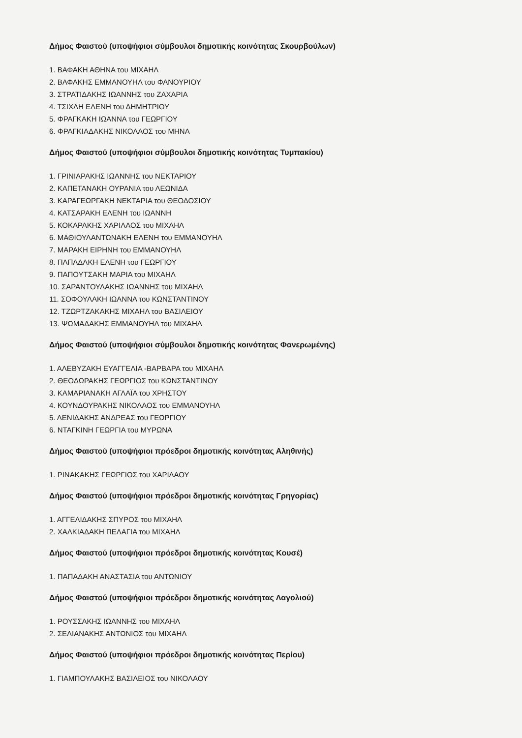Δήμος Φαιστού (υποψήφιοι σύμβουλοι δημοτικής κοινότητας Σκουρβούλων)
1. ΒΑΦΑΚΗ ΑΘΗΝΑ του ΜΙΧΑΗΛ
2. ΒΑΦΑΚΗΣ ΕΜΜΑΝΟΥΗΛ του ΦΑΝΟΥΡΙΟΥ
3. ΣΤΡΑΤΙΔΑΚΗΣ ΙΩΑΝΝΗΣ του ΖΑΧΑΡΙΑ
4. ΤΣΙΧΛΗ ΕΛΕΝΗ του ΔΗΜΗΤΡΙΟΥ
5. ΦΡΑΓΚΑΚΗ ΙΩΑΝΝΑ του ΓΕΩΡΓΙΟΥ
6. ΦΡΑΓΚΙΑΔΑΚΗΣ ΝΙΚΟΛΑΟΣ του ΜΗΝΑ
Δήμος Φαιστού (υποψήφιοι σύμβουλοι δημοτικής κοινότητας Τυμπακίου)
1. ΓΡΙΝΙΑΡΑΚΗΣ ΙΩΑΝΝΗΣ του ΝΕΚΤΑΡΙΟΥ
2. ΚΑΠΕΤΑΝΑΚΗ ΟΥΡΑΝΙΑ του ΛΕΩΝΙΔΑ
3. ΚΑΡΑΓΕΩΡΓΑΚΗ ΝΕΚΤΑΡΙΑ του ΘΕΟΔΟΣΙΟΥ
4. ΚΑΤΣΑΡΑΚΗ ΕΛΕΝΗ του ΙΩΑΝΝΗ
5. ΚΟΚΑΡΑΚΗΣ ΧΑΡΙΛΑΟΣ του ΜΙΧΑΗΛ
6. ΜΑΘΙΟΥΛΑΝΤΩΝΑΚΗ ΕΛΕΝΗ του ΕΜΜΑΝΟΥΗΛ
7. ΜΑΡΑΚΗ ΕΙΡΗΝΗ του ΕΜΜΑΝΟΥΗΛ
8. ΠΑΠΑΔΑΚΗ ΕΛΕΝΗ του ΓΕΩΡΓΙΟΥ
9. ΠΑΠΟΥΤΣΑΚΗ ΜΑΡΙΑ του ΜΙΧΑΗΛ
10. ΣΑΡΑΝΤΟΥΛΑΚΗΣ ΙΩΑΝΝΗΣ του ΜΙΧΑΗΛ
11. ΣΟΦΟΥΛΑΚΗ ΙΩΑΝΝΑ του ΚΩΝΣΤΑΝΤΙΝΟΥ
12. ΤΖΩΡΤΖΑΚΑΚΗΣ ΜΙΧΑΗΛ του ΒΑΣΙΛΕΙΟΥ
13. ΨΩΜΑΔΑΚΗΣ ΕΜΜΑΝΟΥΗΛ του ΜΙΧΑΗΛ
Δήμος Φαιστού (υποψήφιοι σύμβουλοι δημοτικής κοινότητας Φανερωμένης)
1. ΑΛΕΒΥΖΑΚΗ ΕΥΑΓΓΕΛΙΑ -ΒΑΡΒΑΡΑ του ΜΙΧΑΗΛ
2. ΘΕΟΔΩΡΑΚΗΣ ΓΕΩΡΓΙΟΣ του ΚΩΝΣΤΑΝΤΙΝΟΥ
3. ΚΑΜΑΡΙΑΝΑΚΗ ΑΓΛΑΪΑ του ΧΡΗΣΤΟΥ
4. ΚΟΥΝΔΟΥΡΑΚΗΣ ΝΙΚΟΛΑΟΣ του ΕΜΜΑΝΟΥΗΛ
5. ΛΕΝΙΔΑΚΗΣ ΑΝΔΡΕΑΣ του ΓΕΩΡΓΙΟΥ
6. ΝΤΑΓΚΙΝΗ ΓΕΩΡΓΙΑ του ΜΥΡΩΝΑ
Δήμος Φαιστού (υποψήφιοι πρόεδροι δημοτικής κοινότητας Αληθινής)
1. ΡΙΝΑΚΑΚΗΣ ΓΕΩΡΓΙΟΣ του ΧΑΡΙΛΑΟΥ
Δήμος Φαιστού (υποψήφιοι πρόεδροι δημοτικής κοινότητας Γρηγορίας)
1. ΑΓΓΕΛΙΔΑΚΗΣ ΣΠΥΡΟΣ του ΜΙΧΑΗΛ
2. ΧΑΛΚΙΑΔΑΚΗ ΠΕΛΑΓΙΑ του ΜΙΧΑΗΛ
Δήμος Φαιστού (υποψήφιοι πρόεδροι δημοτικής κοινότητας Κουσέ)
1. ΠΑΠΑΔΑΚΗ ΑΝΑΣΤΑΣΙΑ του ΑΝΤΩΝΙΟΥ
Δήμος Φαιστού (υποψήφιοι πρόεδροι δημοτικής κοινότητας Λαγολιού)
1. ΡΟΥΣΣΑΚΗΣ ΙΩΑΝΝΗΣ του ΜΙΧΑΗΛ
2. ΣΕΛΙΑΝΑΚΗΣ ΑΝΤΩΝΙΟΣ του ΜΙΧΑΗΛ
Δήμος Φαιστού (υποψήφιοι πρόεδροι δημοτικής κοινότητας Περίου)
1. ΓΙΑΜΠΟΥΛΑΚΗΣ ΒΑΣΙΛΕΙΟΣ του ΝΙΚΟΛΑΟΥ